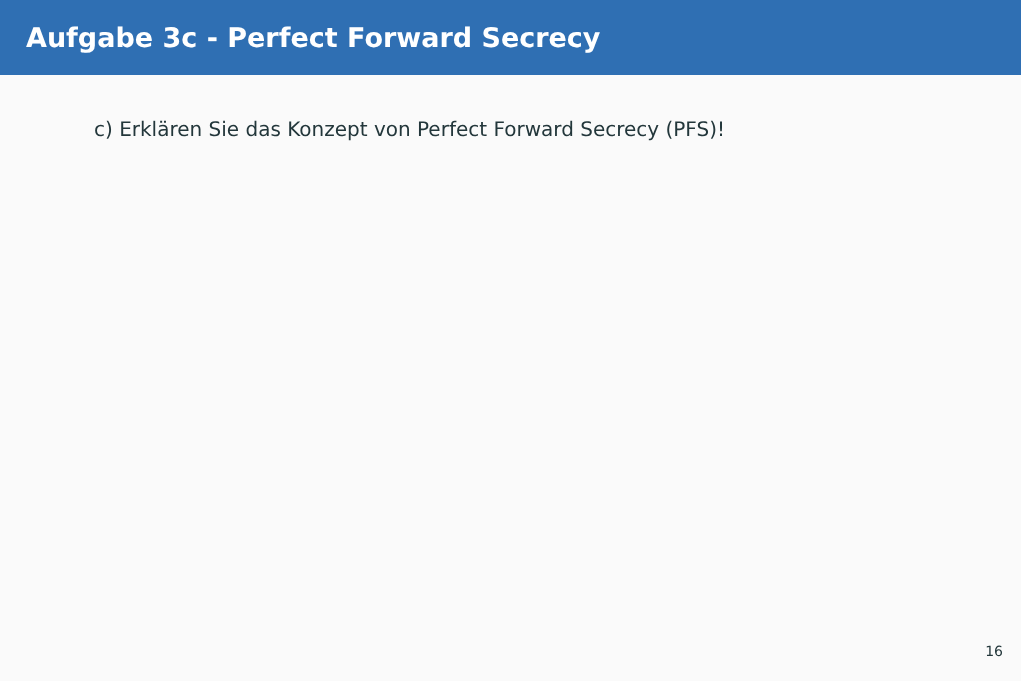Aufgabe 3c - Perfect Forward Secrecy
c) Erklären Sie das Konzept von Perfect Forward Secrecy (PFS)!
16